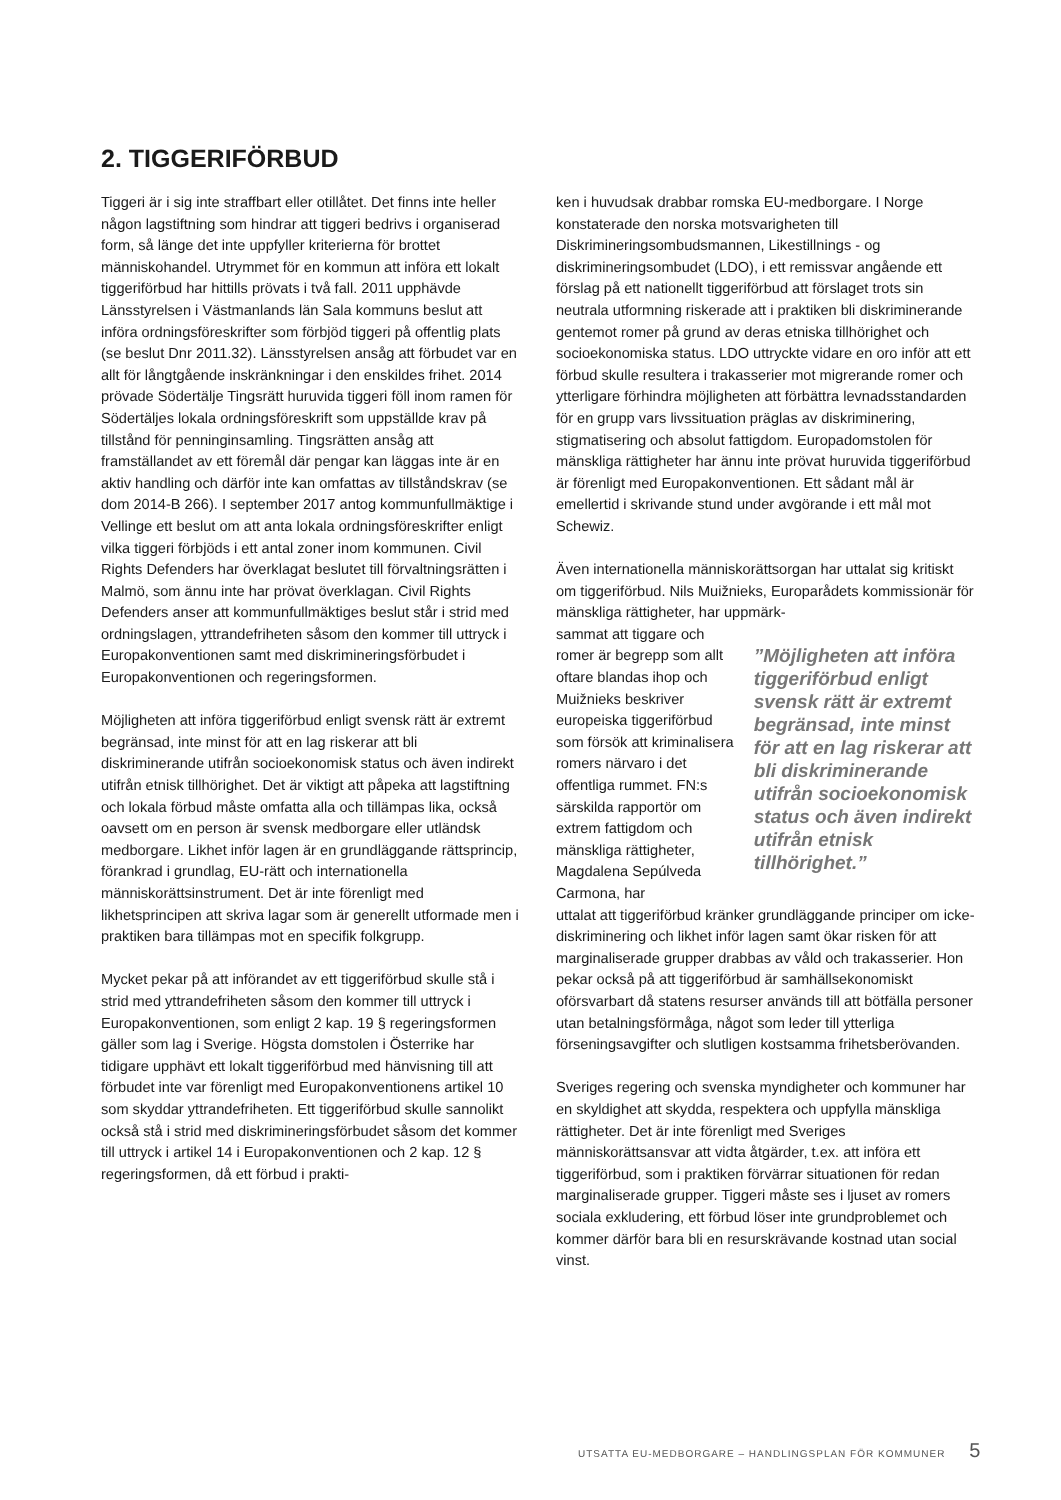2. TIGGERIFÖRBUD
Tiggeri är i sig inte straffbart eller otillåtet. Det finns inte heller någon lagstiftning som hindrar att tiggeri bedrivs i organiserad form, så länge det inte uppfyller kriterierna för brottet människohandel. Utrymmet för en kommun att införa ett lokalt tiggeriförbud har hittills prövats i två fall. 2011 upphävde Länsstyrelsen i Västmanlands län Sala kommuns beslut att införa ordningsföreskrifter som förbjöd tiggeri på offentlig plats
(se beslut Dnr 2011.32). Länsstyrelsen ansåg att förbudet var en allt för långtgående inskränkningar i den enskildes frihet. 2014 prövade Södertälje Tingsrätt huruvida tiggeri föll inom ramen för Södertäljes lokala ordningsföreskrift som uppställde krav på tillstånd för penninginsamling. Tingsrätten ansåg att framställandet av ett föremål där pengar kan läggas inte är en aktiv handling och därför inte kan omfattas av tillståndskrav (se dom 2014-B 266). I september 2017 antog kommunfullmäktige i Vellinge ett beslut om att anta lokala ordningsföreskrifter enligt vilka tiggeri förbjöds i ett antal zoner inom kommunen. Civil Rights Defenders har överklagat beslutet till förvaltningsrätten i Malmö, som ännu inte har prövat överklagan. Civil Rights Defenders anser att kommunfullmäktiges beslut står i strid med ordningslagen, yttrandefriheten såsom den kommer till uttryck i Europakonventionen samt med diskrimineringsförbudet i Europakonventionen och regeringsformen.
Möjligheten att införa tiggeriförbud enligt svensk rätt är extremt begränsad, inte minst för att en lag riskerar att bli diskriminerande utifrån socioekonomisk status och även indirekt utifrån etnisk tillhörighet. Det är viktigt att påpeka att lagstiftning och lokala förbud måste omfatta alla och tillämpas lika, också oavsett om en person är svensk medborgare eller utländsk medborgare. Likhet inför lagen är en grundläggande rättsprincip, förankrad i grundlag, EU-rätt och internationella människorättsinstrument. Det är inte förenligt med likhetsprincipen att skriva lagar som är generellt utformade men i praktiken bara tillämpas mot en specifik folkgrupp.
Mycket pekar på att införandet av ett tiggeriförbud skulle stå i strid med yttrandefriheten såsom den kommer till uttryck i Europakonventionen, som enligt 2 kap. 19 § regeringsformen gäller som lag i Sverige. Högsta domstolen i Österrike har tidigare upphävt ett lokalt tiggeriförbud med hänvisning till att förbudet inte var förenligt med Europakonventionens artikel 10 som skyddar yttrandefriheten. Ett tiggeriförbud skulle sannolikt också stå i strid med diskrimineringsförbudet såsom det kommer till uttryck i artikel 14 i Europakonventionen och 2 kap. 12 § regeringsformen, då ett förbud i prakti-
ken i huvudsak drabbar romska EU-medborgare. I Norge konstaterade den norska motsvarigheten till Diskrimineringsombudsmannen, Likestillnings - og diskrimineringsombudet (LDO), i ett remissvar angående ett förslag på ett nationellt tiggeriförbud att förslaget trots sin neutrala utformning riskerade att i praktiken bli diskriminerande gentemot romer på grund av deras etniska tillhörighet och socioekonomiska status. LDO uttryckte vidare en oro inför att ett förbud skulle resultera i trakasserier mot migrerande romer och ytterligare förhindra möjligheten att förbättra levnadsstandarden för en grupp vars livssituation präglas av diskriminering, stigmatisering och absolut fattigdom. Europadomstolen för mänskliga rättigheter har ännu inte prövat huruvida tiggeriförbud är förenligt med Europakonventionen. Ett sådant mål är emellertid i skrivande stund under avgörande i ett mål mot Schewiz.
Även internationella människorättsorgan har uttalat sig kritiskt om tiggeriförbud. Nils Muižnieks, Europarådets kommissionär för mänskliga rättigheter, har uppmärk-
sammat att tiggare och romer är begrepp som allt oftare blandas ihop och Muižnieks beskriver europeiska tiggeriförbud som försök att kriminalisera romers närvaro i det offentliga rummet. FN:s särskilda rapportör om extrem fattigdom och mänskliga rättigheter, Magdalena Sepúlveda Carmona, har
”Möjligheten att införa tiggeriförbud enligt svensk rätt är extremt begränsad, inte minst för att en lag riskerar att bli diskriminerande utifrån socioekonomisk status och även indirekt utifrån etnisk tillhörighet.”
uttalat att tiggeriförbud kränker grundläggande principer om icke-diskriminering och likhet inför lagen samt ökar risken för att marginaliserade grupper drabbas av våld och trakasserier. Hon pekar också på att tiggeriförbud är samhällsekonomiskt oförsvarbart då statens resurser används till att bötfälla personer utan betalningsförmåga, något som leder till ytterliga förseningsavgifter och slutligen kostsamma frihetsberövanden.
Sveriges regering och svenska myndigheter och kommuner har en skyldighet att skydda, respektera och uppfylla mänskliga rättigheter. Det är inte förenligt med Sveriges människorättsansvar att vidta åtgärder, t.ex. att införa ett tiggeriförbud, som i praktiken förvärrar situationen för redan marginaliserade grupper. Tiggeri måste ses i ljuset av romers sociala exkludering, ett förbud löser inte grundproblemet och kommer därför bara bli en resurskrävande kostnad utan social vinst.
UTSATTA EU-MEDBORGARE – HANDLINGSPLAN FÖR KOMMUNER 5